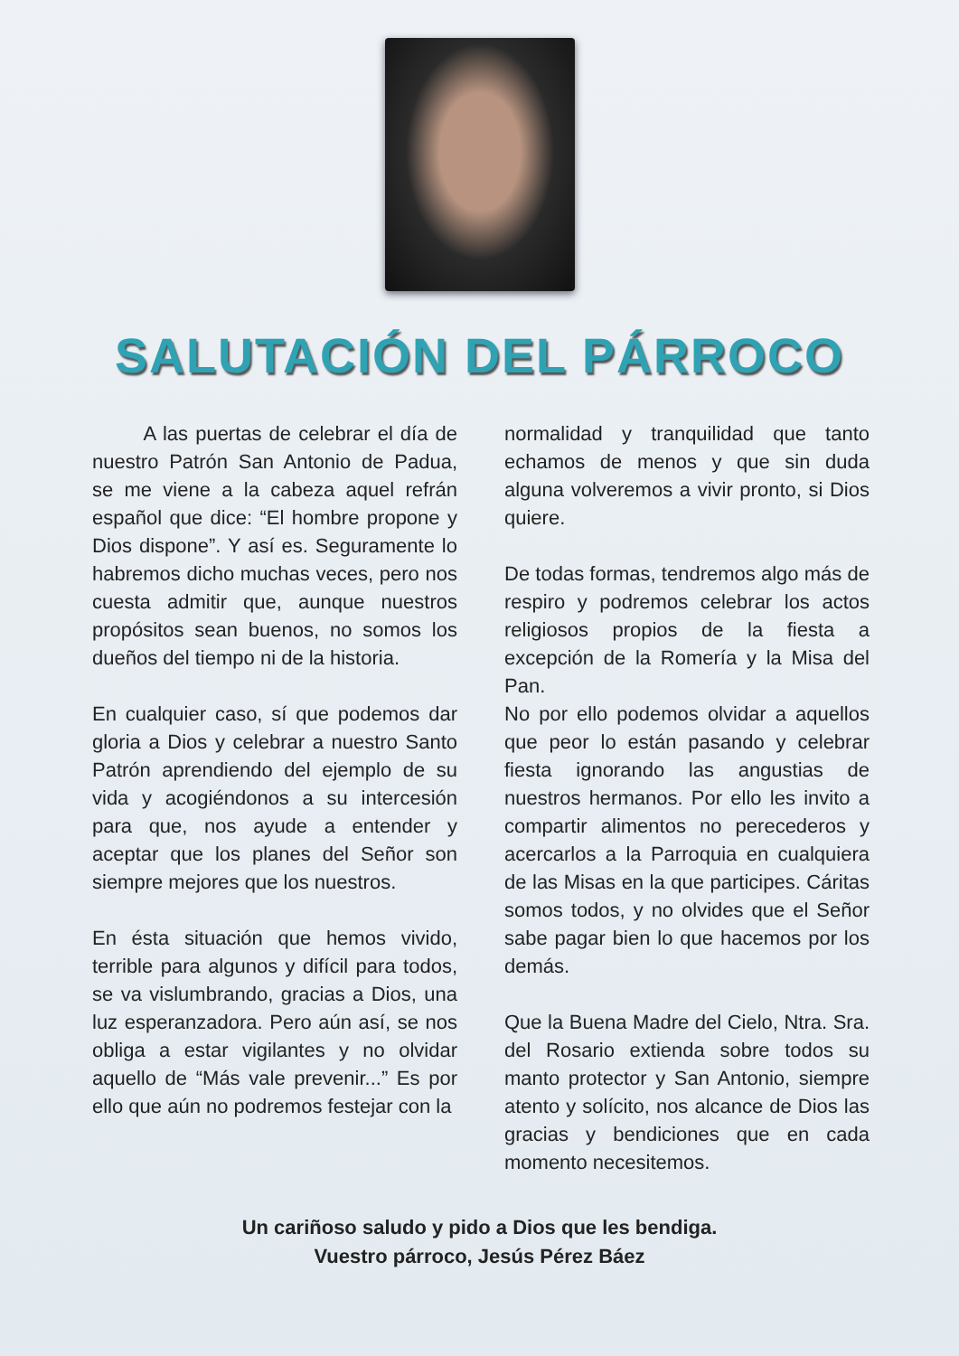SALUTACIÓN DEL PÁRROCO
A las puertas de celebrar el día de nuestro Patrón San Antonio de Padua, se me viene a la cabeza aquel refrán español que dice: “El hombre propone y Dios dispone”. Y así es. Seguramente lo habremos dicho muchas veces, pero nos cuesta admitir que, aunque nuestros propósitos sean buenos, no somos los dueños del tiempo ni de la historia.
En cualquier caso, sí que podemos dar gloria a Dios y celebrar a nuestro Santo Patrón aprendiendo del ejemplo de su vida y acogiéndonos a su intercesión para que, nos ayude a entender y aceptar que los planes del Señor son siempre mejores que los nuestros.
En ésta situación que hemos vivido, terrible para algunos y difícil para todos, se va vislumbrando, gracias a Dios, una luz esperanzadora. Pero aún así, se nos obliga a estar vigilantes y no olvidar aquello de “Más vale prevenir...” Es por ello que aún no podremos festejar con la
normalidad y tranquilidad que tanto echamos de menos y que sin duda alguna volveremos a vivir pronto, si Dios quiere.
De todas formas, tendremos algo más de respiro y podremos celebrar los actos religiosos propios de la fiesta a excepción de la Romería y la Misa del Pan.
No por ello podemos olvidar a aquellos que peor lo están pasando y celebrar fiesta ignorando las angustias de nuestros hermanos. Por ello les invito a compartir alimentos no perecederos y acercarlos a la Parroquia en cualquiera de las Misas en la que participes. Cáritas somos todos, y no olvides que el Señor sabe pagar bien lo que hacemos por los demás.
Que la Buena Madre del Cielo, Ntra. Sra. del Rosario extienda sobre todos su manto protector y San Antonio, siempre atento y solícito, nos alcance de Dios las gracias y bendiciones que en cada momento necesitemos.
Un cariñoso saludo y pido a Dios que les bendiga.
Vuestro párroco, Jesús Pérez Báez